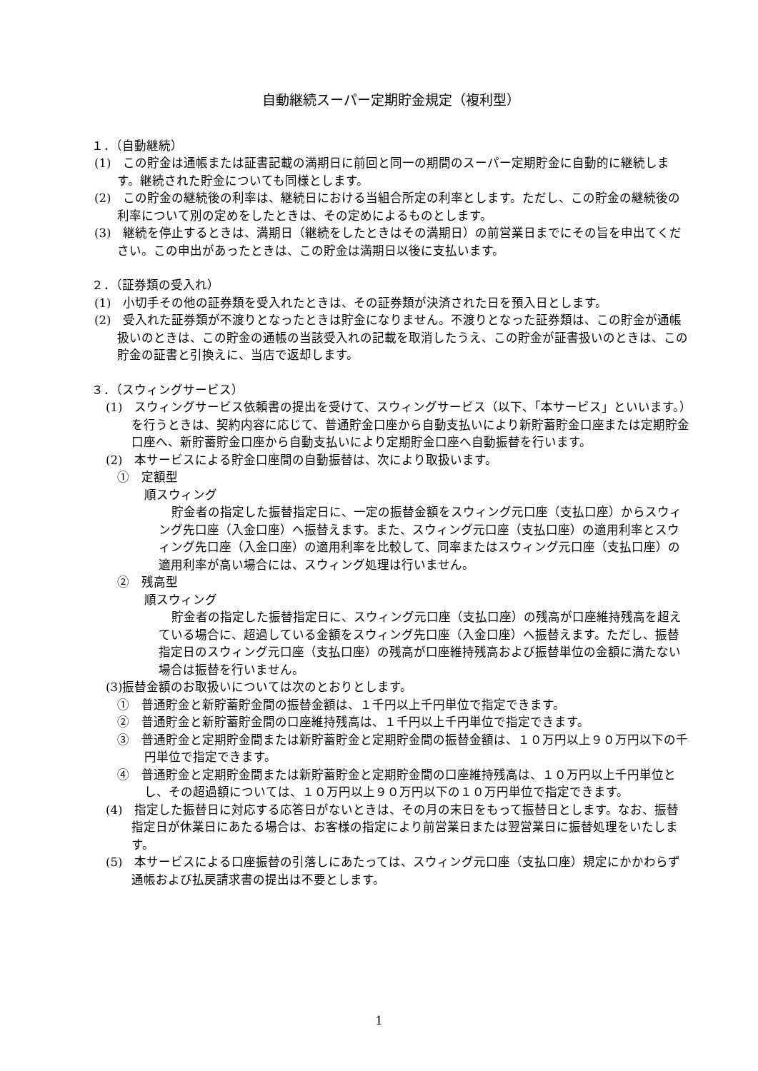自動継続スーパー定期貯金規定（複利型）
１．（自動継続）
(1)　この貯金は通帳または証書記載の満期日に前回と同一の期間のスーパー定期貯金に自動的に継続します。継続された貯金についても同様とします。
(2)　この貯金の継続後の利率は、継続日における当組合所定の利率とします。ただし、この貯金の継続後の利率について別の定めをしたときは、その定めによるものとします。
(3)　継続を停止するときは、満期日（継続をしたときはその満期日）の前営業日までにその旨を申出てください。この申出があったときは、この貯金は満期日以後に支払います。
２．（証券類の受入れ）
(1)　小切手その他の証券類を受入れたときは、その証券類が決済された日を預入日とします。
(2)　受入れた証券類が不渡りとなったときは貯金になりません。不渡りとなった証券類は、この貯金が通帳扱いのときは、この貯金の通帳の当該受入れの記載を取消したうえ、この貯金が証書扱いのときは、この貯金の証書と引換えに、当店で返却します。
３．（スウィングサービス）
(1)　スウィングサービス依頼書の提出を受けて、スウィングサービス（以下、「本サービス」といいます。）を行うときは、契約内容に応じて、普通貯金口座から自動支払いにより新貯蓄貯金口座または定期貯金口座へ、新貯蓄貯金口座から自動支払いにより定期貯金口座へ自動振替を行います。
(2)　本サービスによる貯金口座間の自動振替は、次により取扱います。
①　定額型
順スウィング
貯金者の指定した振替指定日に、一定の振替金額をスウィング元口座（支払口座）からスウィング先口座（入金口座）へ振替えます。また、スウィング元口座（支払口座）の適用利率とスウィング先口座（入金口座）の適用利率を比較して、同率またはスウィング元口座（支払口座）の適用利率が高い場合には、スウィング処理は行いません。
②　残高型
順スウィング
貯金者の指定した振替指定日に、スウィング元口座（支払口座）の残高が口座維持残高を超えている場合に、超過している金額をスウィング先口座（入金口座）へ振替えます。ただし、振替指定日のスウィング元口座（支払口座）の残高が口座維持残高および振替単位の金額に満たない場合は振替を行いません。
(3)振替金額のお取扱いについては次のとおりとします。
①　普通貯金と新貯蓄貯金間の振替金額は、１千円以上千円単位で指定できます。
②　普通貯金と新貯蓄貯金間の口座維持残高は、１千円以上千円単位で指定できます。
③　普通貯金と定期貯金間または新貯蓄貯金と定期貯金間の振替金額は、１０万円以上９０万円以下の千円単位で指定できます。
④　普通貯金と定期貯金間または新貯蓄貯金と定期貯金間の口座維持残高は、１０万円以上千円単位とし、その超過額については、１０万円以上９０万円以下の１０万円単位で指定できます。
(4)　指定した振替日に対応する応答日がないときは、その月の末日をもって振替日とします。なお、振替指定日が休業日にあたる場合は、お客様の指定により前営業日または翌営業日に振替処理をいたします。
(5)　本サービスによる口座振替の引落しにあたっては、スウィング元口座（支払口座）規定にかかわらず通帳および払戻請求書の提出は不要とします。
1